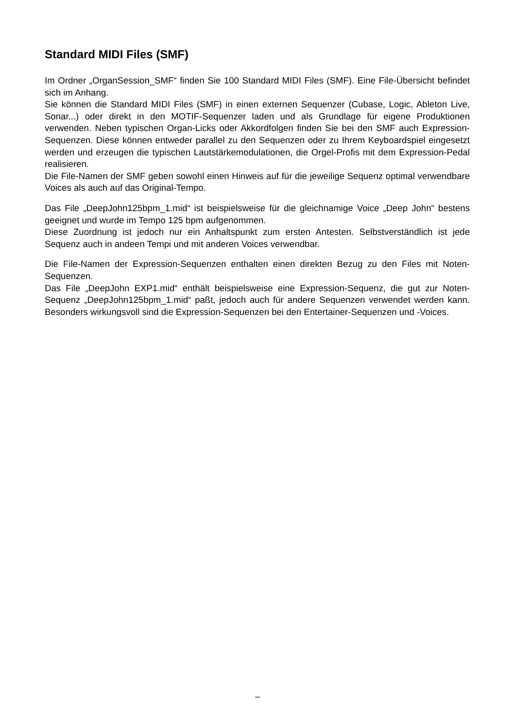Standard MIDI Files (SMF)
Im Ordner „OrganSession_SMF“ finden Sie 100 Standard MIDI Files (SMF). Eine File-Übersicht befindet sich im Anhang.
Sie können die Standard MIDI Files (SMF) in einen externen Sequenzer (Cubase, Logic, Ableton Live, Sonar...) oder direkt in den MOTIF-Sequenzer laden und als Grundlage für eigene Produktionen verwenden. Neben typischen Organ-Licks oder Akkordfolgen finden Sie bei den SMF auch Expression-Sequenzen. Diese können entweder parallel zu den Sequenzen oder zu Ihrem Keyboardspiel eingesetzt werden und erzeugen die typischen Lautstärkemodulationen, die Orgel-Profis mit dem Expression-Pedal realisieren.
Die File-Namen der SMF geben sowohl einen Hinweis auf für die jeweilige Sequenz optimal verwendbare Voices als auch auf das Original-Tempo.
Das File „DeepJohn125bpm_1.mid“ ist beispielsweise für die gleichnamige Voice „Deep John“ bestens geeignet und wurde im Tempo 125 bpm aufgenommen.
Diese Zuordnung ist jedoch nur ein Anhaltspunkt zum ersten Antesten. Selbstverständlich ist jede Sequenz auch in andeen Tempi und mit anderen Voices verwendbar.
Die File-Namen der Expression-Sequenzen enthalten einen direkten Bezug zu den Files mit Noten-Sequenzen.
Das File „DeepJohn EXP1.mid“ enthält beispielsweise eine Expression-Sequenz, die gut zur Noten-Sequenz „DeepJohn125bpm_1.mid“ paßt, jedoch auch für andere Sequenzen verwendet werden kann. Besonders wirkungsvoll sind die Expression-Sequenzen bei den Entertainer-Sequenzen und -Voices.
–